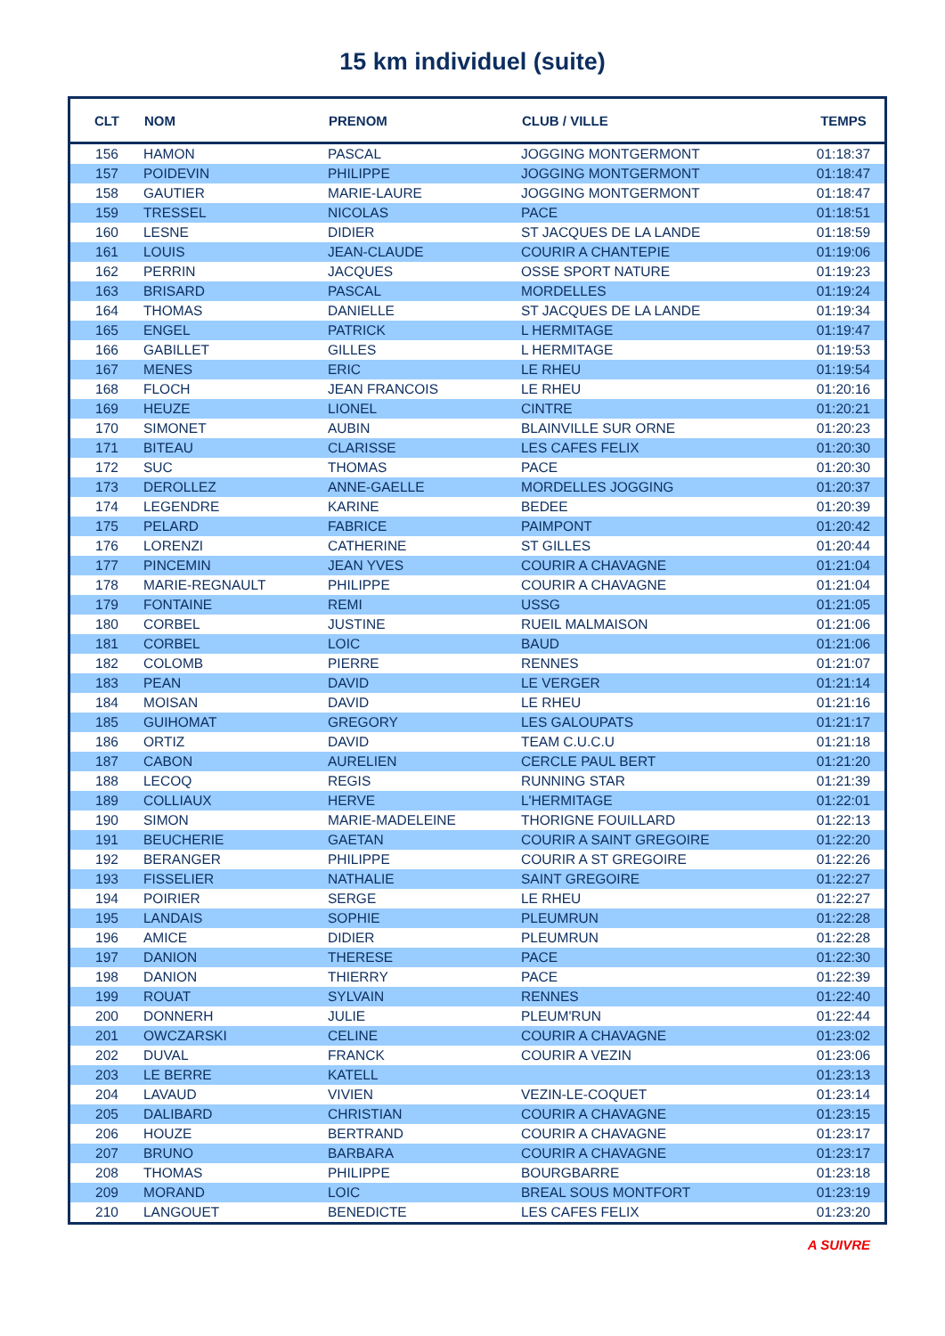15 km individuel (suite)
| CLT | NOM | PRENOM | CLUB / VILLE | TEMPS |
| --- | --- | --- | --- | --- |
| 156 | HAMON | PASCAL | JOGGING MONTGERMONT | 01:18:37 |
| 157 | POIDEVIN | PHILIPPE | JOGGING MONTGERMONT | 01:18:47 |
| 158 | GAUTIER | MARIE-LAURE | JOGGING MONTGERMONT | 01:18:47 |
| 159 | TRESSEL | NICOLAS | PACE | 01:18:51 |
| 160 | LESNE | DIDIER | ST JACQUES DE LA LANDE | 01:18:59 |
| 161 | LOUIS | JEAN-CLAUDE | COURIR A CHANTEPIE | 01:19:06 |
| 162 | PERRIN | JACQUES | OSSE SPORT NATURE | 01:19:23 |
| 163 | BRISARD | PASCAL | MORDELLES | 01:19:24 |
| 164 | THOMAS | DANIELLE | ST JACQUES DE LA LANDE | 01:19:34 |
| 165 | ENGEL | PATRICK | L HERMITAGE | 01:19:47 |
| 166 | GABILLET | GILLES | L HERMITAGE | 01:19:53 |
| 167 | MENES | ERIC | LE RHEU | 01:19:54 |
| 168 | FLOCH | JEAN FRANCOIS | LE RHEU | 01:20:16 |
| 169 | HEUZE | LIONEL | CINTRE | 01:20:21 |
| 170 | SIMONET | AUBIN | BLAINVILLE SUR ORNE | 01:20:23 |
| 171 | BITEAU | CLARISSE | LES CAFES FELIX | 01:20:30 |
| 172 | SUC | THOMAS | PACE | 01:20:30 |
| 173 | DEROLLEZ | ANNE-GAELLE | MORDELLES JOGGING | 01:20:37 |
| 174 | LEGENDRE | KARINE | BEDEE | 01:20:39 |
| 175 | PELARD | FABRICE | PAIMPONT | 01:20:42 |
| 176 | LORENZI | CATHERINE | ST GILLES | 01:20:44 |
| 177 | PINCEMIN | JEAN YVES | COURIR A CHAVAGNE | 01:21:04 |
| 178 | MARIE-REGNAULT | PHILIPPE | COURIR A CHAVAGNE | 01:21:04 |
| 179 | FONTAINE | REMI | USSG | 01:21:05 |
| 180 | CORBEL | JUSTINE | RUEIL MALMAISON | 01:21:06 |
| 181 | CORBEL | LOIC | BAUD | 01:21:06 |
| 182 | COLOMB | PIERRE | RENNES | 01:21:07 |
| 183 | PEAN | DAVID | LE VERGER | 01:21:14 |
| 184 | MOISAN | DAVID | LE RHEU | 01:21:16 |
| 185 | GUIHOMAT | GREGORY | LES GALOUPATS | 01:21:17 |
| 186 | ORTIZ | DAVID | TEAM C.U.C.U | 01:21:18 |
| 187 | CABON | AURELIEN | CERCLE PAUL BERT | 01:21:20 |
| 188 | LECOQ | REGIS | RUNNING STAR | 01:21:39 |
| 189 | COLLIAUX | HERVE | L'HERMITAGE | 01:22:01 |
| 190 | SIMON | MARIE-MADELEINE | THORIGNE FOUILLARD | 01:22:13 |
| 191 | BEUCHERIE | GAETAN | COURIR A SAINT GREGOIRE | 01:22:20 |
| 192 | BERANGER | PHILIPPE | COURIR A ST GREGOIRE | 01:22:26 |
| 193 | FISSELIER | NATHALIE | SAINT GREGOIRE | 01:22:27 |
| 194 | POIRIER | SERGE | LE RHEU | 01:22:27 |
| 195 | LANDAIS | SOPHIE | PLEUMRUN | 01:22:28 |
| 196 | AMICE | DIDIER | PLEUMRUN | 01:22:28 |
| 197 | DANION | THERESE | PACE | 01:22:30 |
| 198 | DANION | THIERRY | PACE | 01:22:39 |
| 199 | ROUAT | SYLVAIN | RENNES | 01:22:40 |
| 200 | DONNERH | JULIE | PLEUM'RUN | 01:22:44 |
| 201 | OWCZARSKI | CELINE | COURIR A CHAVAGNE | 01:23:02 |
| 202 | DUVAL | FRANCK | COURIR A VEZIN | 01:23:06 |
| 203 | LE BERRE | KATELL | | 01:23:13 |
| 204 | LAVAUD | VIVIEN | VEZIN-LE-COQUET | 01:23:14 |
| 205 | DALIBARD | CHRISTIAN | COURIR A CHAVAGNE | 01:23:15 |
| 206 | HOUZE | BERTRAND | COURIR A CHAVAGNE | 01:23:17 |
| 207 | BRUNO | BARBARA | COURIR A CHAVAGNE | 01:23:17 |
| 208 | THOMAS | PHILIPPE | BOURGBARRE | 01:23:18 |
| 209 | MORAND | LOIC | BREAL SOUS MONTFORT | 01:23:19 |
| 210 | LANGOUET | BENEDICTE | LES CAFES FELIX | 01:23:20 |
A SUIVRE